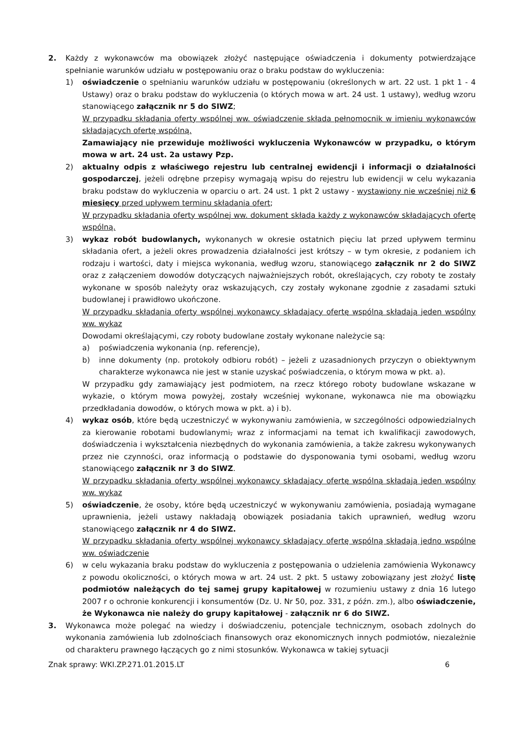2. Każdy z wykonawców ma obowiązek złożyć następujące oświadczenia i dokumenty potwierdzające spełnianie warunków udziału w postępowaniu oraz o braku podstaw do wykluczenia:
1) oświadczenie o spełnianiu warunków udziału w postępowaniu (określonych w art. 22 ust. 1 pkt 1 - 4 Ustawy) oraz o braku podstaw do wykluczenia (o których mowa w art. 24 ust. 1 ustawy), według wzoru stanowiącego załącznik nr 5 do SIWZ;
W przypadku składania oferty wspólnej ww. oświadczenie składa pełnomocnik w imieniu wykonawców składających ofertę wspólną.
Zamawiający nie przewiduje możliwości wykluczenia Wykonawców w przypadku, o którym mowa w art. 24 ust. 2a ustawy Pzp.
2) aktualny odpis z właściwego rejestru lub centralnej ewidencji i informacji o działalności gospodarczej, jeżeli odrębne przepisy wymagają wpisu do rejestru lub ewidencji w celu wykazania braku podstaw do wykluczenia w oparciu o art. 24 ust. 1 pkt 2 ustawy - wystawiony nie wcześniej niż 6 miesięcy przed upływem terminu składania ofert;
W przypadku składania oferty wspólnej ww. dokument składa każdy z wykonawców składających ofertę wspólną.
3) wykaz robót budowlanych, wykonanych w okresie ostatnich pięciu lat przed upływem terminu składania ofert, a jeżeli okres prowadzenia działalności jest krótszy – w tym okresie, z podaniem ich rodzaju i wartości, daty i miejsca wykonania, według wzoru, stanowiącego załącznik nr 2 do SIWZ oraz z załączeniem dowodów dotyczących najważniejszych robót, określających, czy roboty te zostały wykonane w sposób należyty oraz wskazujących, czy zostały wykonane zgodnie z zasadami sztuki budowlanej i prawidłowo ukończone.
W przypadku składania oferty wspólnej wykonawcy składający ofertę wspólną składają jeden wspólny ww. wykaz
Dowodami określającymi, czy roboty budowlane zostały wykonane należycie są:
a) poświadczenia wykonania (np. referencje),
b) inne dokumenty (np. protokoły odbioru robót) – jeżeli z uzasadnionych przyczyn o obiektywnym charakterze wykonawca nie jest w stanie uzyskać poświadczenia, o którym mowa w pkt. a).
W przypadku gdy zamawiający jest podmiotem, na rzecz którego roboty budowlane wskazane w wykazie, o którym mowa powyżej, zostały wcześniej wykonane, wykonawca nie ma obowiązku przedkładania dowodów, o których mowa w pkt. a) i b).
4) wykaz osób, które będą uczestniczyć w wykonywaniu zamówienia, w szczególności odpowiedzialnych za kierowanie robotami budowlanymi, wraz z informacjami na temat ich kwalifikacji zawodowych, doświadczenia i wykształcenia niezbędnych do wykonania zamówienia, a także zakresu wykonywanych przez nie czynności, oraz informacją o podstawie do dysponowania tymi osobami, według wzoru stanowiącego załącznik nr 3 do SIWZ.
W przypadku składania oferty wspólnej wykonawcy składający ofertę wspólną składają jeden wspólny ww. wykaz
5) oświadczenie, że osoby, które będą uczestniczyć w wykonywaniu zamówienia, posiadają wymagane uprawnienia, jeżeli ustawy nakładają obowiązek posiadania takich uprawnień, według wzoru stanowiącego załącznik nr 4 do SIWZ.
W przypadku składania oferty wspólnej wykonawcy składający ofertę wspólną składają jedno wspólne ww. oświadczenie
6) w celu wykazania braku podstaw do wykluczenia z postępowania o udzielenia zamówienia Wykonawcy z powodu okoliczności, o których mowa w art. 24 ust. 2 pkt. 5 ustawy zobowiązany jest złożyć listę podmiotów należących do tej samej grupy kapitałowej w rozumieniu ustawy z dnia 16 lutego 2007 r o ochronie konkurencji i konsumentów (Dz. U. Nr 50, poz. 331, z późn. zm.), albo oświadczenie, że Wykonawca nie należy do grupy kapitałowej - załącznik nr 6 do SIWZ.
3. Wykonawca może polegać na wiedzy i doświadczeniu, potencjale technicznym, osobach zdolnych do wykonania zamówienia lub zdolnościach finansowych oraz ekonomicznych innych podmiotów, niezależnie od charakteru prawnego łączących go z nimi stosunków. Wykonawca w takiej sytuacji
Znak sprawy: WKI.ZP.271.01.2015.LT 6